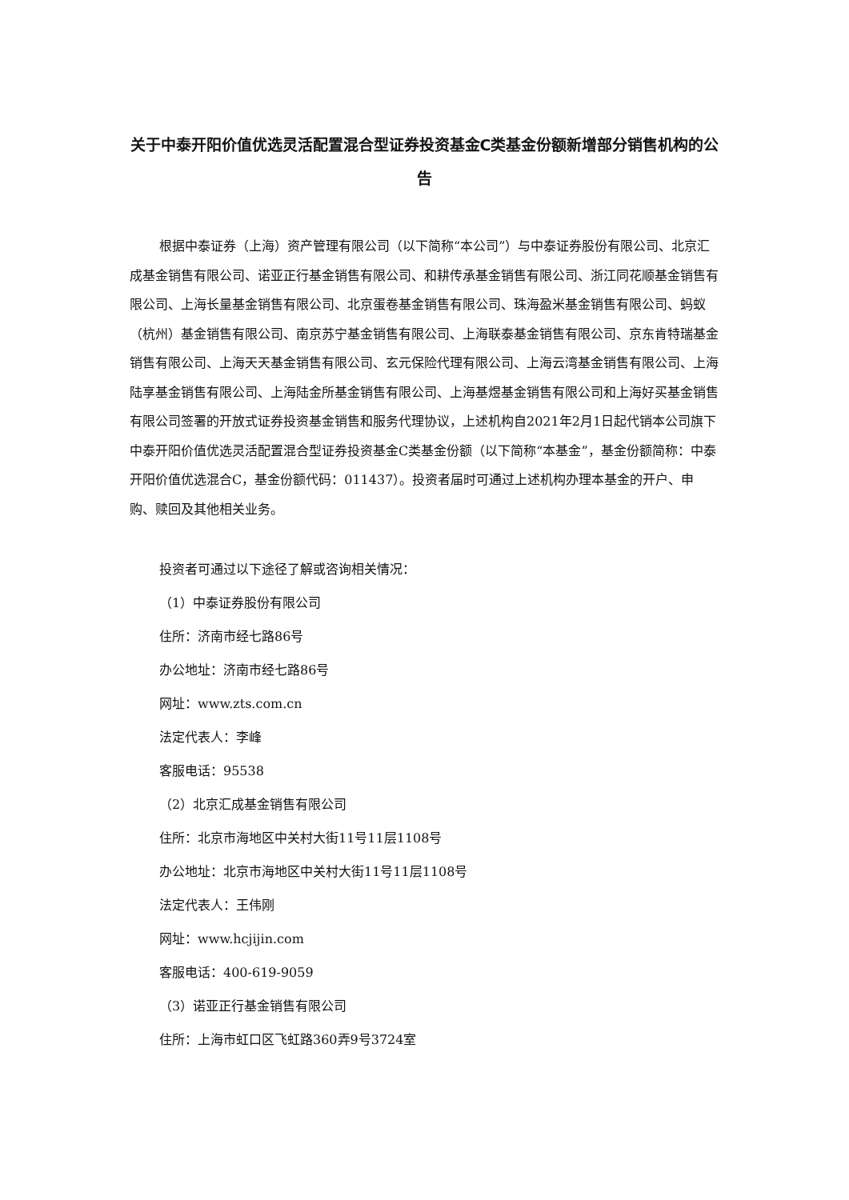关于中泰开阳价值优选灵活配置混合型证券投资基金C类基金份额新增部分销售机构的公告
根据中泰证券（上海）资产管理有限公司（以下简称“本公司”）与中泰证券股份有限公司、北京汇成基金销售有限公司、诺亚正行基金销售有限公司、和耕传承基金销售有限公司、浙江同花顺基金销售有限公司、上海长量基金销售有限公司、北京蛋卷基金销售有限公司、珠海盈米基金销售有限公司、蚂蚁（杭州）基金销售有限公司、南京苏宁基金销售有限公司、上海联泰基金销售有限公司、京东肯特瑞基金销售有限公司、上海天天基金销售有限公司、玄元保险代理有限公司、上海云湾基金销售有限公司、上海陆享基金销售有限公司、上海陆金所基金销售有限公司、上海基煜基金销售有限公司和上海好买基金销售有限公司签署的开放式证券投资基金销售和服务代理协议，上述机构自2021年2月1日起代销本公司旗下中泰开阳价值优选灵活配置混合型证券投资基金C类基金份额（以下简称“本基金”，基金份额简称：中泰开阳价值优选混合C，基金份额代码：011437）。投资者届时可通过上述机构办理本基金的开户、申购、赎回及其他相关业务。
投资者可通过以下途径了解或咨询相关情况：
（1）中泰证券股份有限公司
住所：济南市经七路86号
办公地址：济南市经七路86号
网址：www.zts.com.cn
法定代表人：李峰
客服电话：95538
（2）北京汇成基金销售有限公司
住所：北京市海地区中关村大街11号11层1108号
办公地址：北京市海地区中关村大街11号11层1108号
法定代表人：王伟刚
网址：www.hcjijin.com
客服电话：400-619-9059
（3）诺亚正行基金销售有限公司
住所：上海市虹口区飞虹路360弄9号3724室